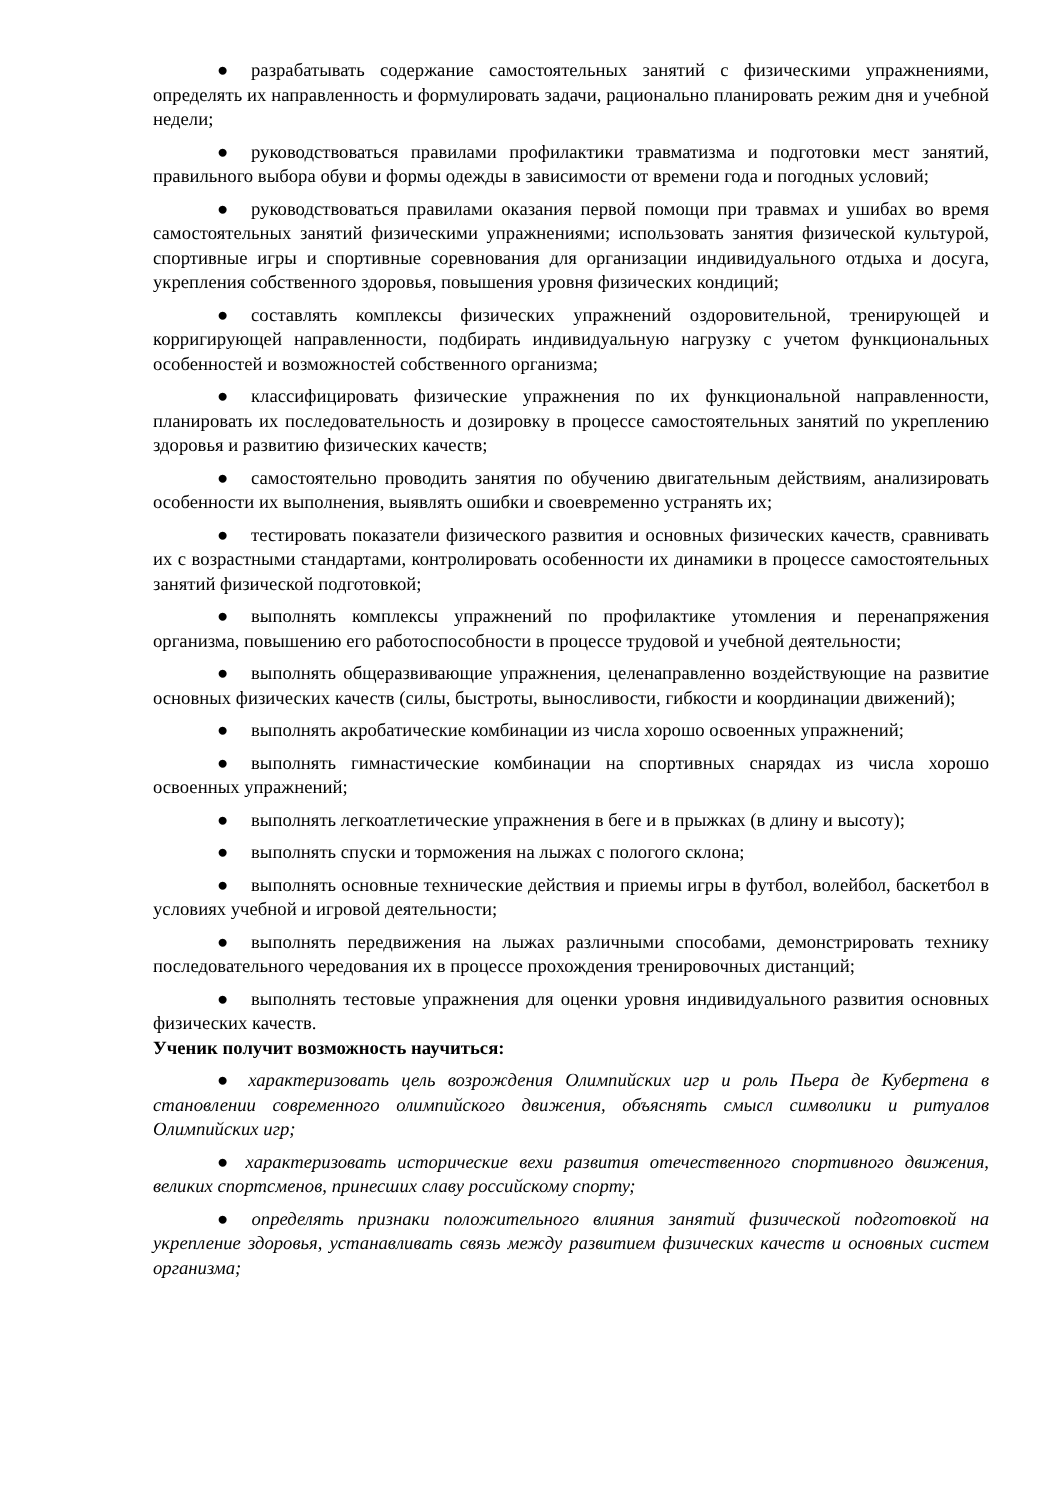● разрабатывать содержание самостоятельных занятий с физическими упражнениями, определять их направленность и формулировать задачи, рационально планировать режим дня и учебной недели;
● руководствоваться правилами профилактики травматизма и подготовки мест занятий, правильного выбора обуви и формы одежды в зависимости от времени года и погодных условий;
● руководствоваться правилами оказания первой помощи при травмах и ушибах во время самостоятельных занятий физическими упражнениями; использовать занятия физической культурой, спортивные игры и спортивные соревнования для организации индивидуального отдыха и досуга, укрепления собственного здоровья, повышения уровня физических кондиций;
● составлять комплексы физических упражнений оздоровительной, тренирующей и корригирующей направленности, подбирать индивидуальную нагрузку с учетом функциональных особенностей и возможностей собственного организма;
● классифицировать физические упражнения по их функциональной направленности, планировать их последовательность и дозировку в процессе самостоятельных занятий по укреплению здоровья и развитию физических качеств;
● самостоятельно проводить занятия по обучению двигательным действиям, анализировать особенности их выполнения, выявлять ошибки и своевременно устранять их;
● тестировать показатели физического развития и основных физических качеств, сравнивать их с возрастными стандартами, контролировать особенности их динамики в процессе самостоятельных занятий физической подготовкой;
● выполнять комплексы упражнений по профилактике утомления и перенапряжения организма, повышению его работоспособности в процессе трудовой и учебной деятельности;
● выполнять общеразвивающие упражнения, целенаправленно воздействующие на развитие основных физических качеств (силы, быстроты, выносливости, гибкости и координации движений);
● выполнять акробатические комбинации из числа хорошо освоенных упражнений;
● выполнять гимнастические комбинации на спортивных снарядах из числа хорошо освоенных упражнений;
● выполнять легкоатлетические упражнения в беге и в прыжках (в длину и высоту);
● выполнять спуски и торможения на лыжах с пологого склона;
● выполнять основные технические действия и приемы игры в футбол, волейбол, баскетбол в условиях учебной и игровой деятельности;
● выполнять передвижения на лыжах различными способами, демонстрировать технику последовательного чередования их в процессе прохождения тренировочных дистанций;
● выполнять тестовые упражнения для оценки уровня индивидуального развития основных физических качеств.
Ученик получит возможность научиться:
● характеризовать цель возрождения Олимпийских игр и роль Пьера де Кубертена в становлении современного олимпийского движения, объяснять смысл символики и ритуалов Олимпийских игр;
● характеризовать исторические вехи развития отечественного спортивного движения, великих спортсменов, принесших славу российскому спорту;
● определять признаки положительного влияния занятий физической подготовкой на укрепление здоровья, устанавливать связь между развитием физических качеств и основных систем организма;